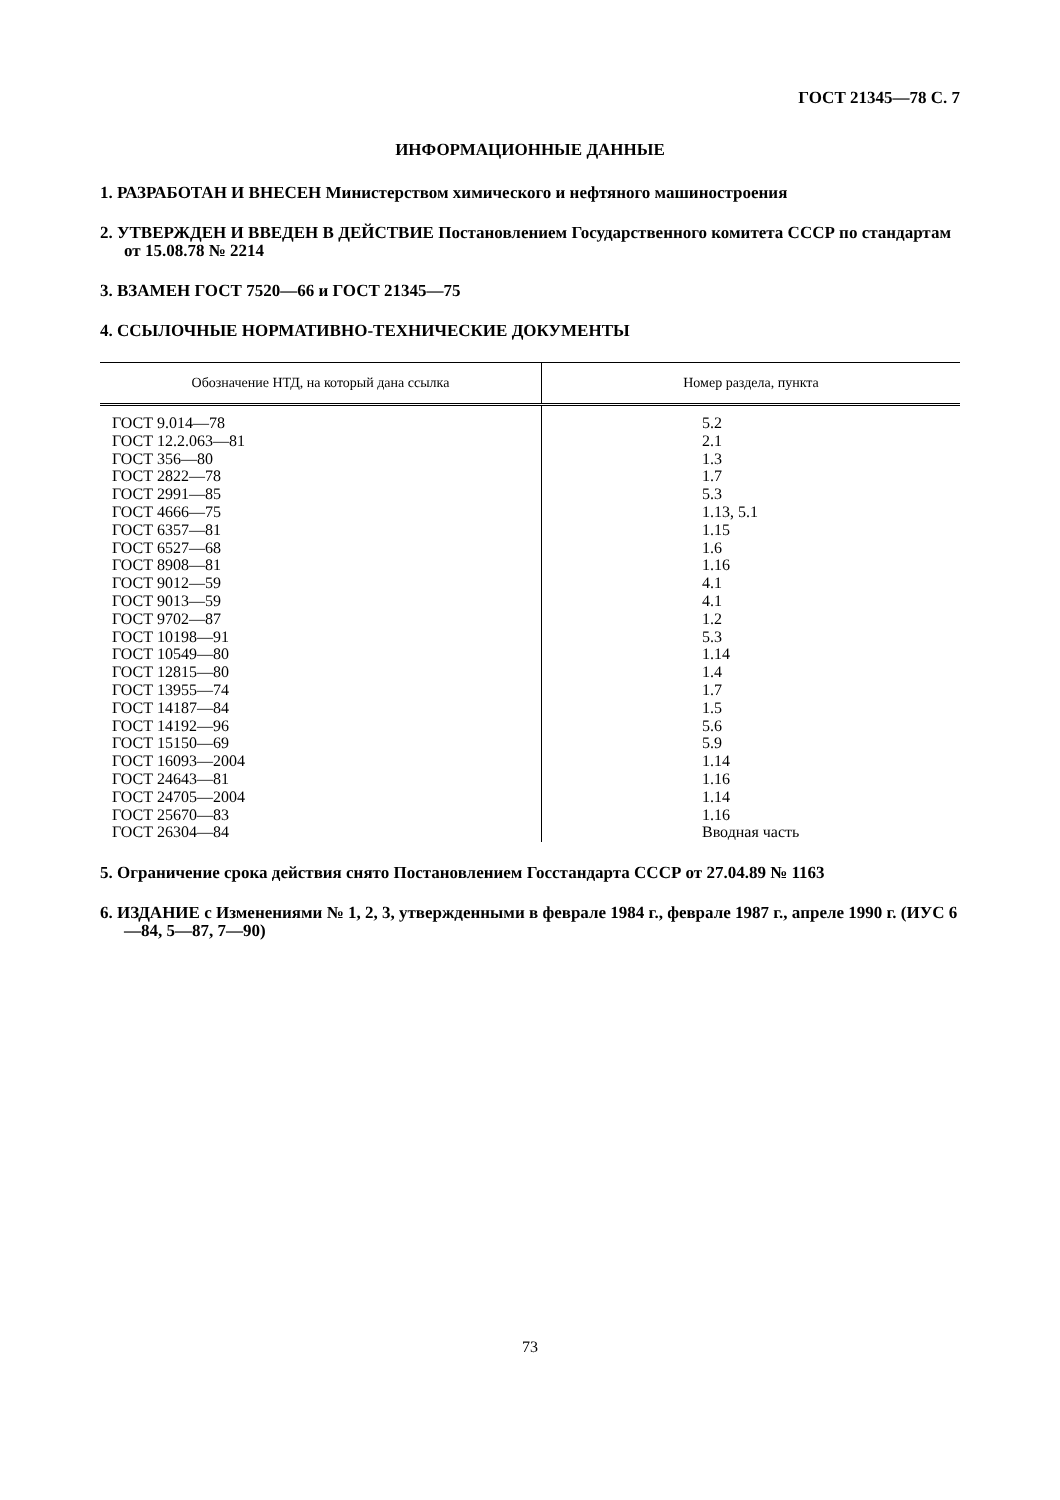ГОСТ 21345—78 С. 7
ИНФОРМАЦИОННЫЕ ДАННЫЕ
1. РАЗРАБОТАН И ВНЕСЕН Министерством химического и нефтяного машиностроения
2. УТВЕРЖДЕН И ВВЕДЕН В ДЕЙСТВИЕ Постановлением Государственного комитета СССР по стандартам от 15.08.78 № 2214
3. ВЗАМЕН ГОСТ 7520—66 и ГОСТ 21345—75
4. ССЫЛОЧНЫЕ НОРМАТИВНО-ТЕХНИЧЕСКИЕ ДОКУМЕНТЫ
| Обозначение НТД, на который дана ссылка | Номер раздела, пункта |
| --- | --- |
| ГОСТ 9.014—78 ГОСТ 12.2.063—81 ГОСТ 356—80 ГОСТ 2822—78 ГОСТ 2991—85 ГОСТ 4666—75 ГОСТ 6357—81 ГОСТ 6527—68 ГОСТ 8908—81 ГОСТ 9012—59 ГОСТ 9013—59 ГОСТ 9702—87 ГОСТ 10198—91 ГОСТ 10549—80 ГОСТ 12815—80 ГОСТ 13955—74 ГОСТ 14187—84 ГОСТ 14192—96 ГОСТ 15150—69 ГОСТ 16093—2004 ГОСТ 24643—81 ГОСТ 24705—2004 ГОСТ 25670—83 ГОСТ 26304—84 | 5.2 2.1 1.3 1.7 5.3 1.13, 5.1 1.15 1.6 1.16 4.1 4.1 1.2 5.3 1.14 1.4 1.7 1.5 5.6 5.9 1.14 1.16 1.14 1.16 Вводная часть |
5. Ограничение срока действия снято Постановлением Госстандарта СССР от 27.04.89 № 1163
6. ИЗДАНИЕ с Изменениями № 1, 2, 3, утвержденными в феврале 1984 г., феврале 1987 г., апреле 1990 г. (ИУС 6—84, 5—87, 7—90)
73